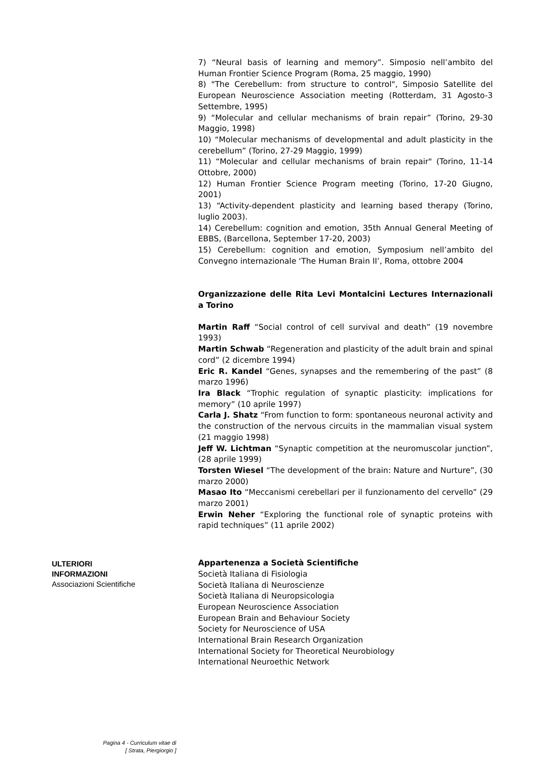7) “Neural basis of learning and memory”. Simposio nell’ambito del Human Frontier Science Program (Roma, 25 maggio, 1990)
8) "The Cerebellum: from structure to control", Simposio Satellite del European Neuroscience Association meeting (Rotterdam, 31 Agosto-3 Settembre, 1995)
9) “Molecular and cellular mechanisms of brain repair” (Torino, 29-30 Maggio, 1998)
10) “Molecular mechanisms of developmental and adult plasticity in the cerebellum” (Torino, 27-29 Maggio, 1999)
11) “Molecular and cellular mechanisms of brain repair" (Torino, 11-14 Ottobre, 2000)
12) Human Frontier Science Program meeting (Torino, 17-20 Giugno, 2001)
13) “Activity-dependent plasticity and learning based therapy (Torino, luglio 2003).
14) Cerebellum: cognition and emotion, 35th Annual General Meeting of EBBS, (Barcellona, September 17-20, 2003)
15) Cerebellum: cognition and emotion, Symposium nell’ambito del Convegno internazionale ‘The Human Brain II’, Roma, ottobre 2004
Organizzazione delle Rita Levi Montalcini Lectures Internazionali a Torino
Martin Raff “Social control of cell survival and death” (19 novembre 1993)
Martin Schwab “Regeneration and plasticity of the adult brain and spinal cord” (2 dicembre 1994)
Eric R. Kandel “Genes, synapses and the remembering of the past” (8 marzo 1996)
Ira Black “Trophic regulation of synaptic plasticity: implications for memory” (10 aprile 1997)
Carla J. Shatz “From function to form: spontaneous neuronal activity and the construction of the nervous circuits in the mammalian visual system (21 maggio 1998)
Jeff W. Lichtman “Synaptic competition at the neuromuscolar junction”, (28 aprile 1999)
Torsten Wiesel “The development of the brain: Nature and Nurture”, (30 marzo 2000)
Masao Ito “Meccanismi cerebellari per il funzionamento del cervello” (29 marzo 2001)
Erwin Neher “Exploring the functional role of synaptic proteins with rapid techniques” (11 aprile 2002)
ULTERIORI INFORMAZIONI
Associazioni Scientifiche
Appartenenza a Società Scientifiche
Società Italiana di Fisiologia
Società Italiana di Neuroscienze
Società Italiana di Neuropsicologia
European Neuroscience Association
European Brain and Behaviour Society
Society for Neuroscience of USA
International Brain Research Organization
International Society for Theoretical Neurobiology
International Neuroethic Network
Pagina 4 - Curriculum vitae di
[ Strata, Piergiorgio ]